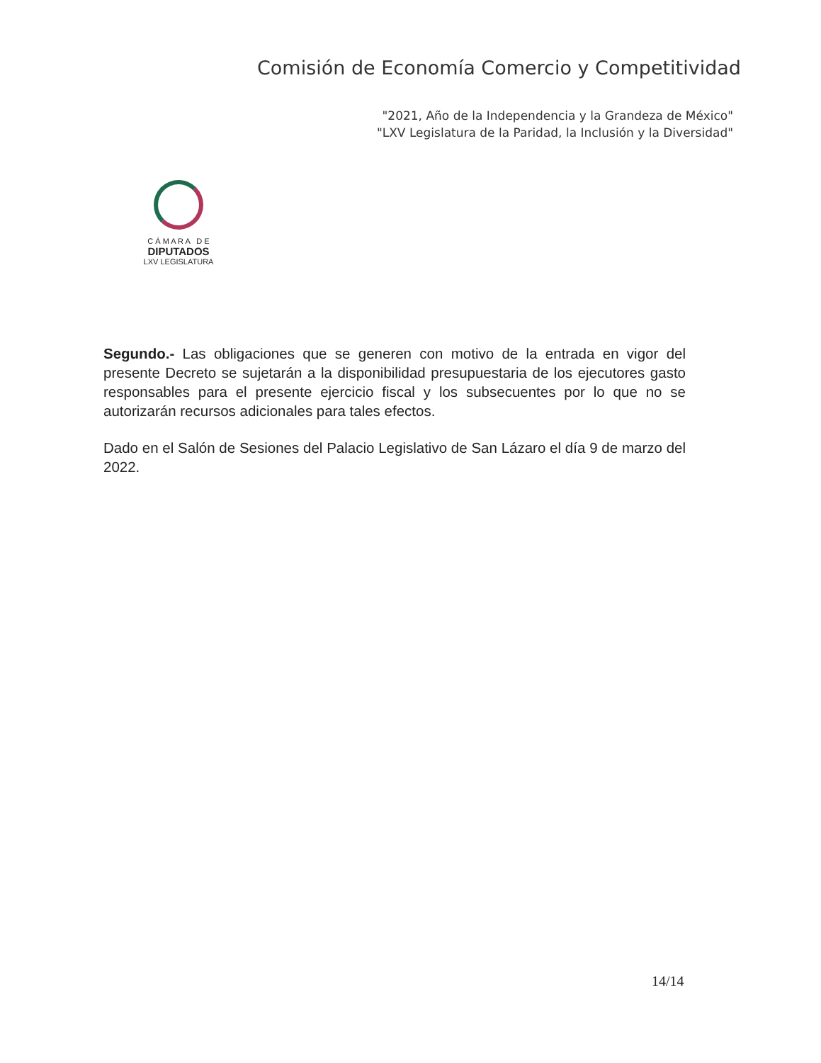Comisión de Economía Comercio y Competitividad
"2021, Año de la Independencia y la Grandeza de México"
"LXV Legislatura de la Paridad, la Inclusión y la Diversidad"
C Á M A R A D E
DIPUTADOS
LXV LEGISLATURA
Segundo.- Las obligaciones que se generen con motivo de la entrada en vigor del presente Decreto se sujetarán a la disponibilidad presupuestaria de los ejecutores gasto responsables para el presente ejercicio fiscal y los subsecuentes por lo que no se autorizarán recursos adicionales para tales efectos.
Dado en el Salón de Sesiones del Palacio Legislativo de San Lázaro el día 9 de marzo del 2022.
14/14